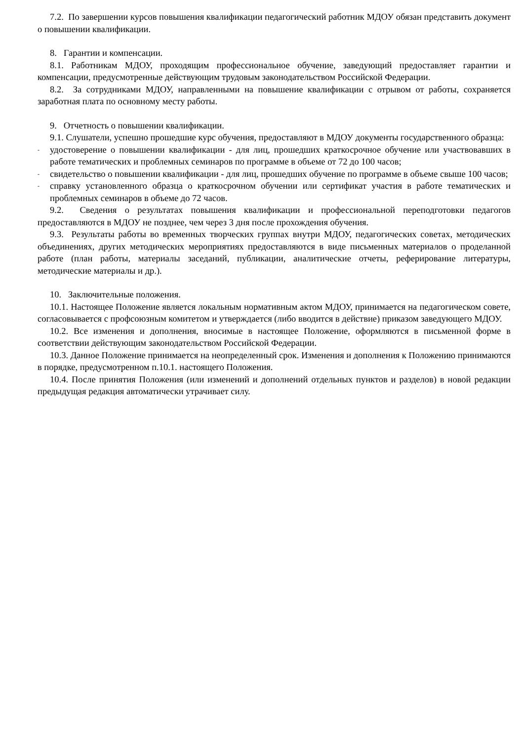7.2. По завершении курсов повышения квалификации педагогический работник МДОУ обязан представить документ о повышении квалификации.
8. Гарантии и компенсации.
8.1. Работникам МДОУ, проходящим профессиональное обучение, заведующий предоставляет гарантии и компенсации, предусмотренные действующим трудовым законодательством Российской Федерации.
8.2. За сотрудниками МДОУ, направленными на повышение квалификации с отрывом от работы, сохраняется заработная плата по основному месту работы.
9. Отчетность о повышении квалификации.
9.1. Слушатели, успешно прошедшие курс обучения, предоставляют в МДОУ документы государственного образца:
- удостоверение о повышении квалификации - для лиц, прошедших краткосрочное обучение или участвовавших в работе тематических и проблемных семинаров по программе в объеме от 72 до 100 часов;
- свидетельство о повышении квалификации - для лиц, прошедших обучение по программе в объеме свыше 100 часов;
- справку установленного образца о краткосрочном обучении или сертификат участия в работе тематических и проблемных семинаров в объеме до 72 часов.
9.2. Сведения о результатах повышения квалификации и профессиональной переподготовки педагогов предоставляются в МДОУ не позднее, чем через 3 дня после прохождения обучения.
9.3. Результаты работы во временных творческих группах внутри МДОУ, педагогических советах, методических объединениях, других методических мероприятиях предоставляются в виде письменных материалов о проделанной работе (план работы, материалы заседаний, публикации, аналитические отчеты, реферирование литературы, методические материалы и др.).
10. Заключительные положения.
10.1. Настоящее Положение является локальным нормативным актом МДОУ, принимается на педагогическом совете, согласовывается с профсоюзным комитетом и утверждается (либо вводится в действие) приказом заведующего МДОУ.
10.2. Все изменения и дополнения, вносимые в настоящее Положение, оформляются в письменной форме в соответствии действующим законодательством Российской Федерации.
10.3. Данное Положение принимается на неопределенный срок. Изменения и дополнения к Положению принимаются в порядке, предусмотренном п.10.1. настоящего Положения.
10.4. После принятия Положения (или изменений и дополнений отдельных пунктов и разделов) в новой редакции предыдущая редакция автоматически утрачивает силу.